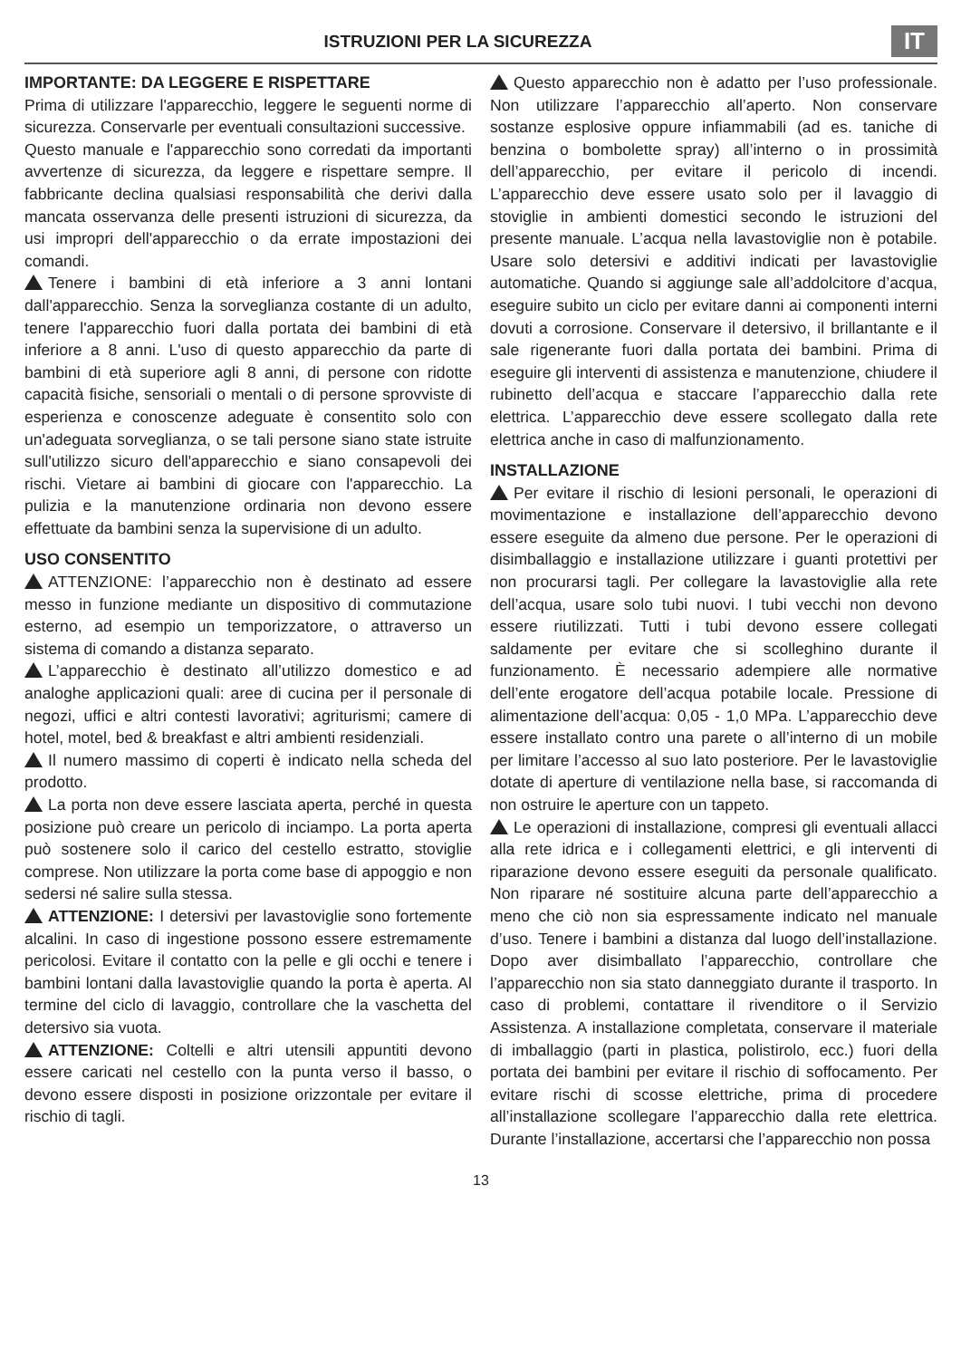ISTRUZIONI PER LA SICUREZZA
IT
IMPORTANTE: DA LEGGERE E RISPETTARE
Prima di utilizzare l'apparecchio, leggere le seguenti norme di sicurezza. Conservarle per eventuali consultazioni successive.
Questo manuale e l'apparecchio sono corredati da importanti avvertenze di sicurezza, da leggere e rispettare sempre. Il fabbricante declina qualsiasi responsabilità che derivi dalla mancata osservanza delle presenti istruzioni di sicurezza, da usi impropri dell'apparecchio o da errate impostazioni dei comandi.
Tenere i bambini di età inferiore a 3 anni lontani dall'apparecchio. Senza la sorveglianza costante di un adulto, tenere l'apparecchio fuori dalla portata dei bambini di età inferiore a 8 anni. L'uso di questo apparecchio da parte di bambini di età superiore agli 8 anni, di persone con ridotte capacità fisiche, sensoriali o mentali o di persone sprovviste di esperienza e conoscenze adeguate è consentito solo con un'adeguata sorveglianza, o se tali persone siano state istruite sull'utilizzo sicuro dell'apparecchio e siano consapevoli dei rischi. Vietare ai bambini di giocare con l'apparecchio. La pulizia e la manutenzione ordinaria non devono essere effettuate da bambini senza la supervisione di un adulto.
USO CONSENTITO
ATTENZIONE: l’apparecchio non è destinato ad essere messo in funzione mediante un dispositivo di commutazione esterno, ad esempio un temporizzatore, o attraverso un sistema di comando a distanza separato.
L’apparecchio è destinato all’utilizzo domestico e ad analoghe applicazioni quali: aree di cucina per il personale di negozi, uffici e altri contesti lavorativi; agriturismi; camere di hotel, motel, bed & breakfast e altri ambienti residenziali.
Il numero massimo di coperti è indicato nella scheda del prodotto.
La porta non deve essere lasciata aperta, perché in questa posizione può creare un pericolo di inciampo. La porta aperta può sostenere solo il carico del cestello estratto, stoviglie comprese. Non utilizzare la porta come base di appoggio e non sedersi né salire sulla stessa.
ATTENZIONE: I detersivi per lavastoviglie sono fortemente alcalini. In caso di ingestione possono essere estremamente pericolosi. Evitare il contatto con la pelle e gli occhi e tenere i bambini lontani dalla lavastoviglie quando la porta è aperta. Al termine del ciclo di lavaggio, controllare che la vaschetta del detersivo sia vuota.
ATTENZIONE: Coltelli e altri utensili appuntiti devono essere caricati nel cestello con la punta verso il basso, o devono essere disposti in posizione orizzontale per evitare il rischio di tagli.
Questo apparecchio non è adatto per l’uso professionale. Non utilizzare l’apparecchio all’aperto. Non conservare sostanze esplosive oppure infiammabili (ad es. taniche di benzina o bombolette spray) all’interno o in prossimità dell’apparecchio, per evitare il pericolo di incendi. L’apparecchio deve essere usato solo per il lavaggio di stoviglie in ambienti domestici secondo le istruzioni del presente manuale. L’acqua nella lavastoviglie non è potabile. Usare solo detersivi e additivi indicati per lavastoviglie automatiche. Quando si aggiunge sale all’addolcitore d’acqua, eseguire subito un ciclo per evitare danni ai componenti interni dovuti a corrosione. Conservare il detersivo, il brillantante e il sale rigenerante fuori dalla portata dei bambini. Prima di eseguire gli interventi di assistenza e manutenzione, chiudere il rubinetto dell’acqua e staccare l’apparecchio dalla rete elettrica. L’apparecchio deve essere scollegato dalla rete elettrica anche in caso di malfunzionamento.
INSTALLAZIONE
Per evitare il rischio di lesioni personali, le operazioni di movimentazione e installazione dell’apparecchio devono essere eseguite da almeno due persone. Per le operazioni di disimballaggio e installazione utilizzare i guanti protettivi per non procurarsi tagli. Per collegare la lavastoviglie alla rete dell’acqua, usare solo tubi nuovi. I tubi vecchi non devono essere riutilizzati. Tutti i tubi devono essere collegati saldamente per evitare che si scolleghino durante il funzionamento. È necessario adempiere alle normative dell’ente erogatore dell’acqua potabile locale. Pressione di alimentazione dell’acqua: 0,05 - 1,0 MPa. L’apparecchio deve essere installato contro una parete o all’interno di un mobile per limitare l’accesso al suo lato posteriore. Per le lavastoviglie dotate di aperture di ventilazione nella base, si raccomanda di non ostruire le aperture con un tappeto.
Le operazioni di installazione, compresi gli eventuali allacci alla rete idrica e i collegamenti elettrici, e gli interventi di riparazione devono essere eseguiti da personale qualificato. Non riparare né sostituire alcuna parte dell’apparecchio a meno che ciò non sia espressamente indicato nel manuale d’uso. Tenere i bambini a distanza dal luogo dell’installazione. Dopo aver disimballato l’apparecchio, controllare che l’apparecchio non sia stato danneggiato durante il trasporto. In caso di problemi, contattare il rivenditore o il Servizio Assistenza. A installazione completata, conservare il materiale di imballaggio (parti in plastica, polistirolo, ecc.) fuori della portata dei bambini per evitare il rischio di soffocamento. Per evitare rischi di scosse elettriche, prima di procedere all’installazione scollegare l’apparecchio dalla rete elettrica. Durante l’installazione, accertarsi che l’apparecchio non possa
13